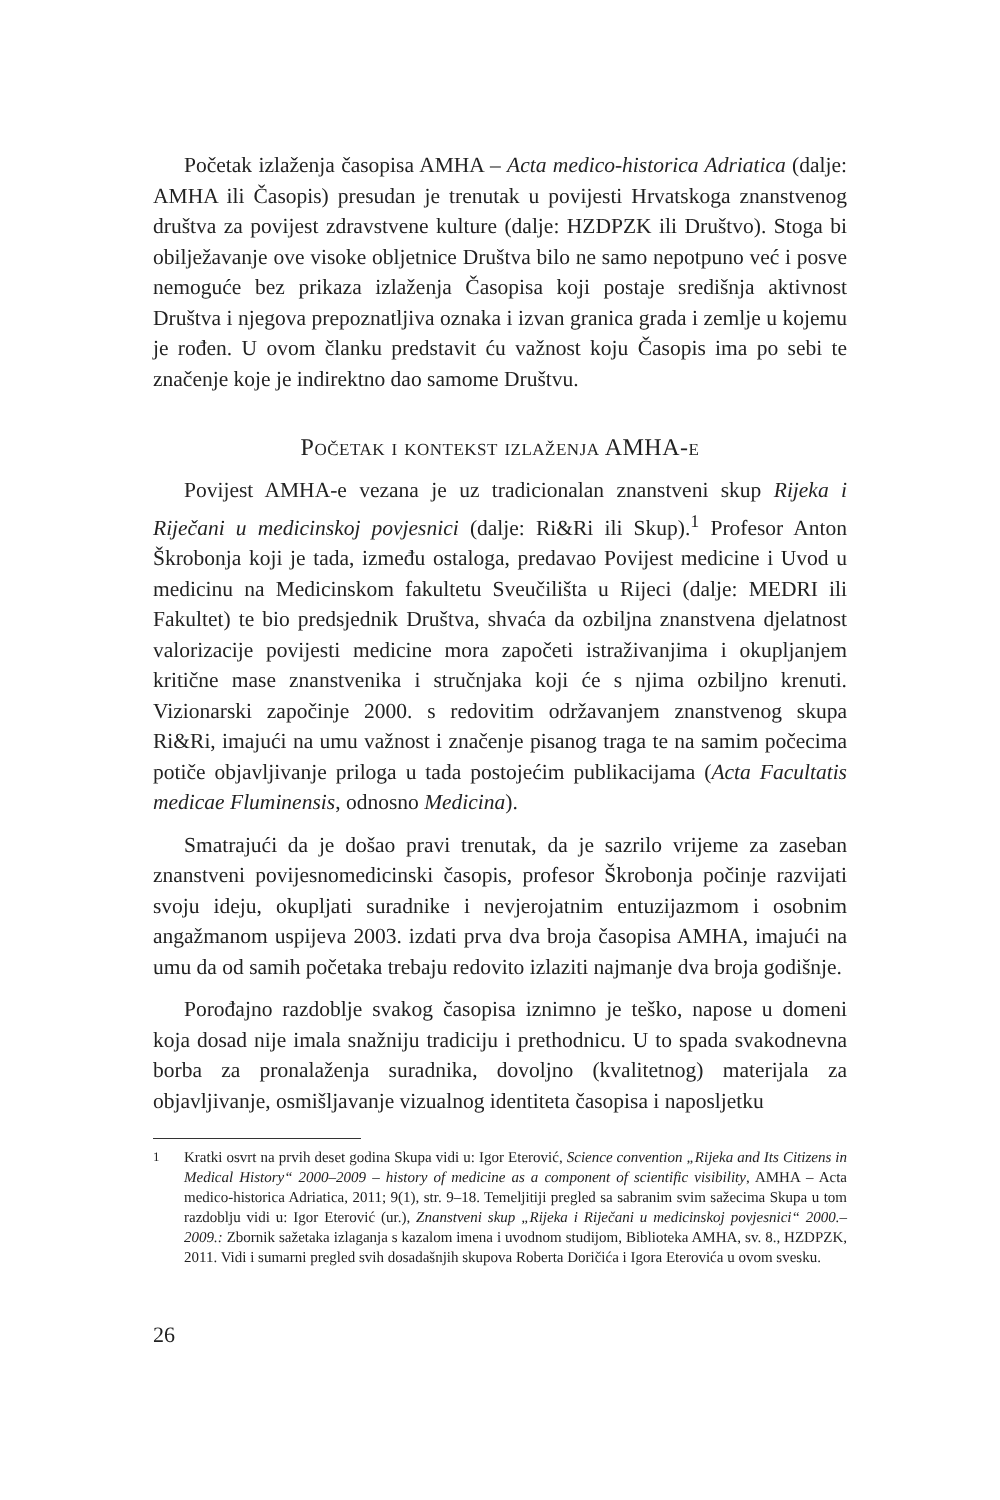Početak izlaženja časopisa AMHA – Acta medico-historica Adriatica (dalje: AMHA ili Časopis) presudan je trenutak u povijesti Hrvatskoga znanstvenog društva za povijest zdravstvene kulture (dalje: HZDPZK ili Društvo). Stoga bi obilježavanje ove visoke obljetnice Društva bilo ne samo nepotpuno već i posve nemoguće bez prikaza izlaženja Časopisa koji postaje središnja aktivnost Društva i njegova prepoznatljiva oznaka i izvan granica grada i zemlje u kojemu je rođen. U ovom članku predstavit ću važnost koju Časopis ima po sebi te značenje koje je indirektno dao samome Društvu.
Početak i kontekst izlaženja AMHA-e
Povijest AMHA-e vezana je uz tradicionalan znanstveni skup Rijeka i Riječani u medicinskoj povjesnici (dalje: Ri&Ri ili Skup).<sup>1</sup> Profesor Anton Škrobonja koji je tada, između ostaloga, predavao Povijest medicine i Uvod u medicinu na Medicinskom fakultetu Sveučilišta u Rijeci (dalje: MEDRI ili Fakultet) te bio predsjednik Društva, shvaća da ozbiljna znanstvena djelatnost valorizacije povijesti medicine mora započeti istraživanjima i okupljanjem kritične mase znanstvenika i stručnjaka koji će s njima ozbiljno krenuti. Vizionarski započinje 2000. s redovitim održavanjem znanstvenog skupa Ri&Ri, imajući na umu važnost i značenje pisanog traga te na samim počecima potiče objavljivanje priloga u tada postojećim publikacijama (Acta Facultatis medicae Fluminensis, odnosno Medicina).
Smatrajući da je došao pravi trenutak, da je sazrilo vrijeme za zaseban znanstveni povijesnomedicinski časopis, profesor Škrobonja počinje razvijati svoju ideju, okupljati suradnike i nevjerojatnim entuzijazmom i osobnim angažmanom uspijeva 2003. izdati prva dva broja časopisa AMHA, imajući na umu da od samih početaka trebaju redovito izlaziti najmanje dva broja godišnje.
Porođajno razdoblje svakog časopisa iznimno je teško, napose u domeni koja dosad nije imala snažniju tradiciju i prethodnicu. U to spada svakodnevna borba za pronalaženja suradnika, dovoljno (kvalitetnog) materijala za objavljivanje, osmišljavanje vizualnog identiteta časopisa i naposljetku
1
Kratki osvrt na prvih deset godina Skupa vidi u: Igor Eterović, Science convention „Rijeka and Its Citizens in Medical History“ 2000–2009 – history of medicine as a component of scientific visibility, AMHA – Acta medico-historica Adriatica, 2011; 9(1), str. 9–18. Temeljitiji pregled sa sabranim svim sažecima Skupa u tom razdoblju vidi u: Igor Eterović (ur.), Znanstveni skup „Rijeka i Riječani u medicinskoj povjesnici“ 2000.–2009.: Zbornik sažetaka izlaganja s kazalom imena i uvodnom studijom, Biblioteka AMHA, sv. 8., HZDPZK, 2011. Vidi i sumarni pregled svih dosadašnjih skupova Roberta Doričića i Igora Eterovića u ovom svesku.
26